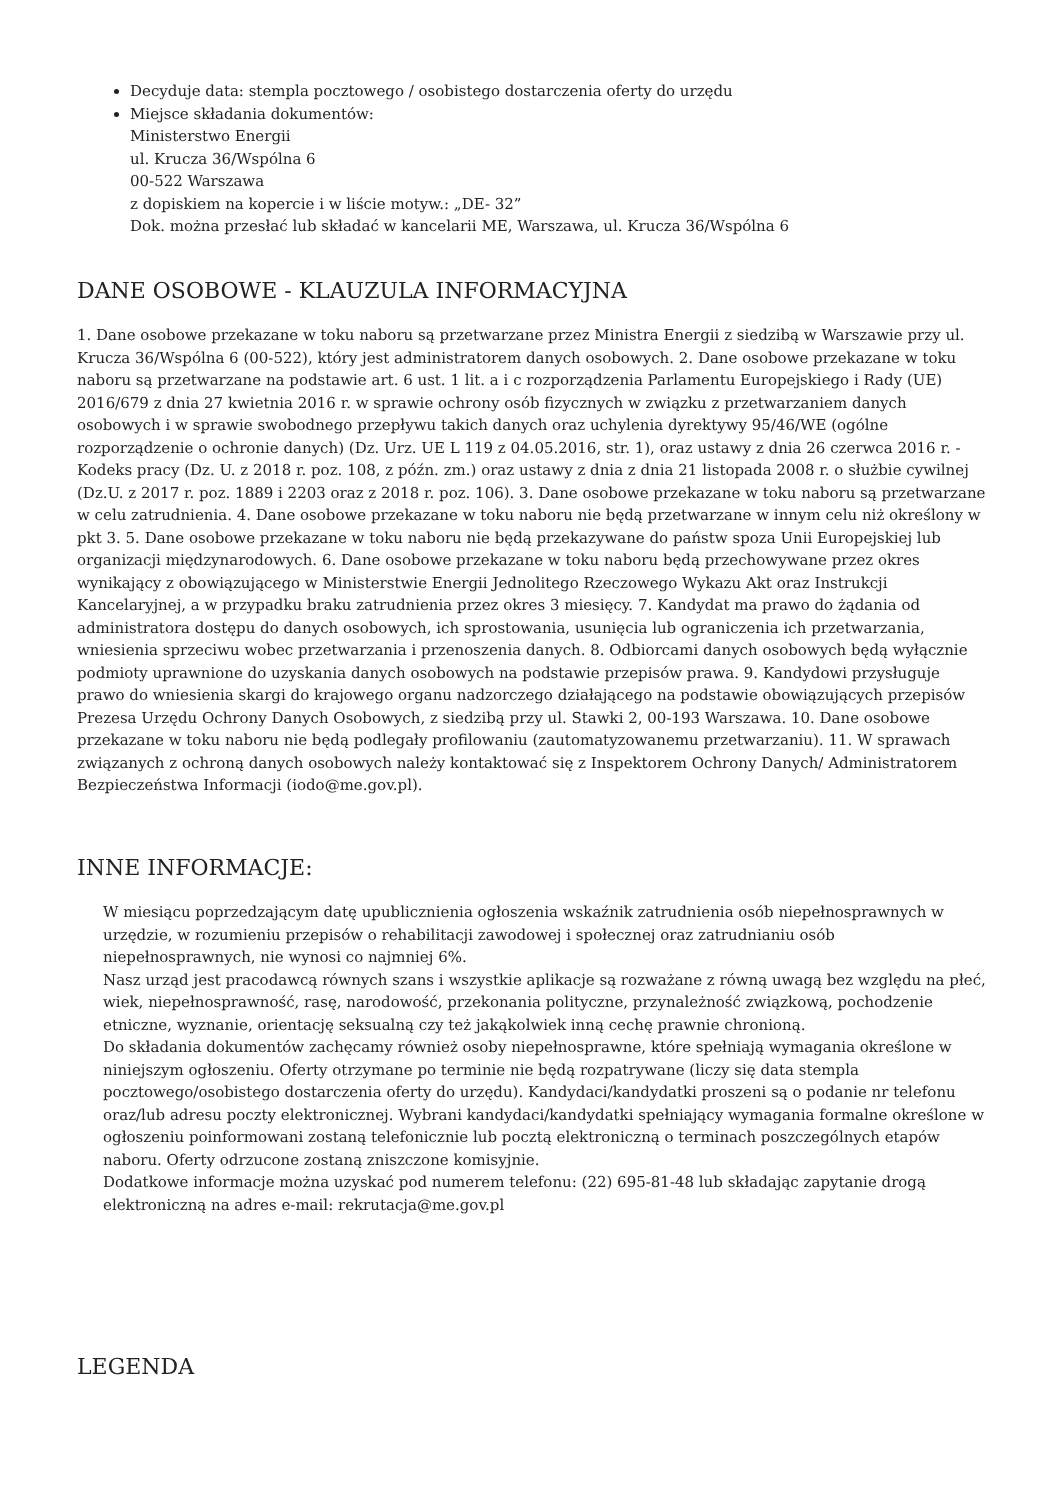Decyduje data: stempla pocztowego / osobistego dostarczenia oferty do urzędu
Miejsce składania dokumentów:
Ministerstwo Energii
ul. Krucza 36/Wspólna 6
00-522 Warszawa
z dopiskiem na kopercie i w liście motyw.: „DE- 32”
Dok. można przesłać lub składać w kancelarii ME, Warszawa, ul. Krucza 36/Wspólna 6
DANE OSOBOWE - KLAUZULA INFORMACYJNA
1. Dane osobowe przekazane w toku naboru są przetwarzane przez Ministra Energii z siedzibą w Warszawie przy ul. Krucza 36/Wspólna 6 (00-522), który jest administratorem danych osobowych. 2. Dane osobowe przekazane w toku naboru są przetwarzane na podstawie art. 6 ust. 1 lit. a i c rozporządzenia Parlamentu Europejskiego i Rady (UE) 2016/679 z dnia 27 kwietnia 2016 r. w sprawie ochrony osób fizycznych w związku z przetwarzaniem danych osobowych i w sprawie swobodnego przepływu takich danych oraz uchylenia dyrektywy 95/46/WE (ogólne rozporządzenie o ochronie danych) (Dz. Urz. UE L 119 z 04.05.2016, str. 1), oraz ustawy z dnia 26 czerwca 2016 r. - Kodeks pracy (Dz. U. z 2018 r. poz. 108, z późn. zm.) oraz ustawy z dnia z dnia 21 listopada 2008 r. o służbie cywilnej (Dz.U. z 2017 r. poz. 1889 i 2203 oraz z 2018 r. poz. 106). 3. Dane osobowe przekazane w toku naboru są przetwarzane w celu zatrudnienia. 4. Dane osobowe przekazane w toku naboru nie będą przetwarzane w innym celu niż określony w pkt 3. 5. Dane osobowe przekazane w toku naboru nie będą przekazywane do państw spoza Unii Europejskiej lub organizacji międzynarodowych. 6. Dane osobowe przekazane w toku naboru będą przechowywane przez okres wynikający z obowiązującego w Ministerstwie Energii Jednolitego Rzeczowego Wykazu Akt oraz Instrukcji Kancelaryjnej, a w przypadku braku zatrudnienia przez okres 3 miesięcy. 7. Kandydat ma prawo do żądania od administratora dostępu do danych osobowych, ich sprostowania, usunięcia lub ograniczenia ich przetwarzania, wniesienia sprzeciwu wobec przetwarzania i przenoszenia danych. 8. Odbiorcami danych osobowych będą wyłącznie podmioty uprawnione do uzyskania danych osobowych na podstawie przepisów prawa. 9. Kandydowi przysługuje prawo do wniesienia skargi do krajowego organu nadzorczego działającego na podstawie obowiązujących przepisów Prezesa Urzędu Ochrony Danych Osobowych, z siedzibą przy ul. Stawki 2, 00-193 Warszawa. 10. Dane osobowe przekazane w toku naboru nie będą podlegały profilowaniu (zautomatyzowanemu przetwarzaniu). 11. W sprawach związanych z ochroną danych osobowych należy kontaktować się z Inspektorem Ochrony Danych/ Administratorem Bezpieczeństwa Informacji (iodo@me.gov.pl).
INNE INFORMACJE:
W miesiącu poprzedzającym datę upublicznienia ogłoszenia wskaźnik zatrudnienia osób niepełnosprawnych w urzędzie, w rozumieniu przepisów o rehabilitacji zawodowej i społecznej oraz zatrudnianiu osób niepełnosprawnych, nie wynosi co najmniej 6%.
Nasz urząd jest pracodawcą równych szans i wszystkie aplikacje są rozważane z równą uwagą bez względu na płeć, wiek, niepełnosprawność, rasę, narodowość, przekonania polityczne, przynależność związkową, pochodzenie etniczne, wyznanie, orientację seksualną czy też jakąkolwiek inną cechę prawnie chronioną.
Do składania dokumentów zachęcamy również osoby niepełnosprawne, które spełniają wymagania określone w niniejszym ogłoszeniu. Oferty otrzymane po terminie nie będą rozpatrywane (liczy się data stempla pocztowego/osobistego dostarczenia oferty do urzędu). Kandydaci/kandydatki proszeni są o podanie nr telefonu oraz/lub adresu poczty elektronicznej. Wybrani kandydaci/kandydatki spełniający wymagania formalne określone w ogłoszeniu poinformowani zostaną telefonicznie lub pocztą elektroniczną o terminach poszczególnych etapów naboru. Oferty odrzucone zostaną zniszczone komisyjnie.
Dodatkowe informacje można uzyskać pod numerem telefonu: (22) 695-81-48 lub składając zapytanie drogą elektroniczną na adres e-mail: rekrutacja@me.gov.pl
LEGENDA